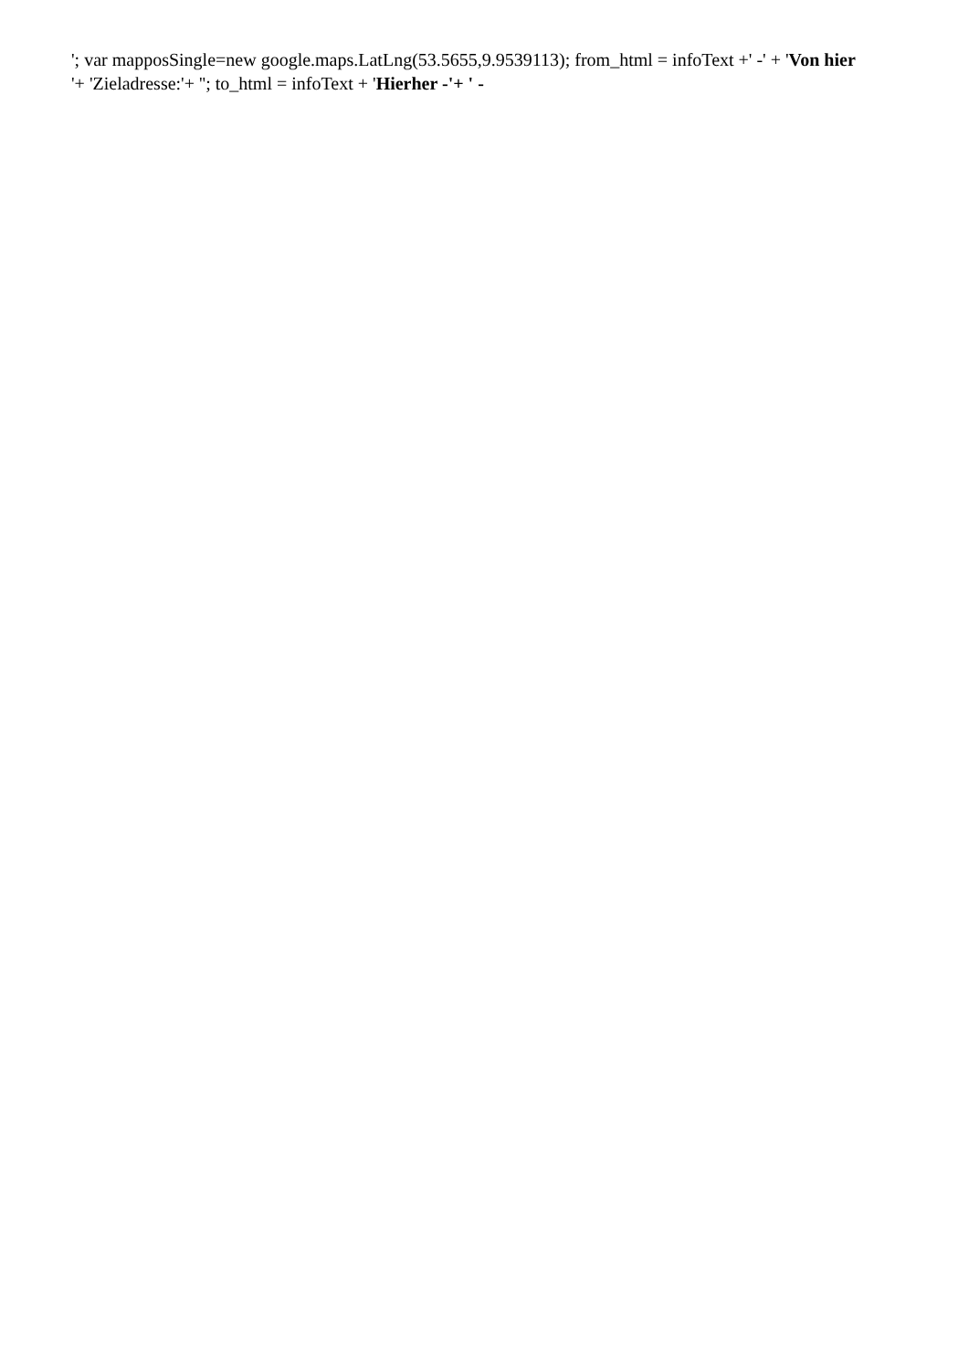'; var mapposSingle=new google.maps.LatLng(53.5655,9.9539113); from_html = infoText +' -' + 'Von hier
'+ 'Zieladresse:'+ ''; to_html = infoText + 'Hierher -'+ ' -